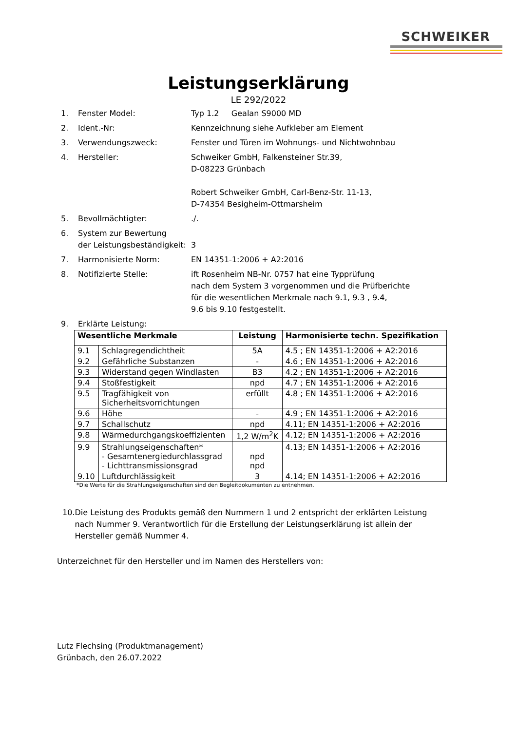SCHWEIKER
Leistungserklärung
LE 292/2022
1. Fenster Model: Typ 1.2 Gealan S9000 MD
2. Ident.-Nr: Kennzeichnung siehe Aufkleber am Element
3. Verwendungszweck: Fenster und Türen im Wohnungs- und Nichtwohnbau
4. Hersteller: Schweiker GmbH, Falkensteiner Str.39,
D-08223 Grünbach
Robert Schweiker GmbH, Carl-Benz-Str. 11-13,
D-74354 Besigheim-Ottmarsheim
5. Bevollmächtigter: ./.
6. System zur Bewertung
der Leistungsbeständigkeit:
3
7. Harmonisierte Norm: EN 14351-1:2006 + A2:2016
8. Notifizierte Stelle: ift Rosenheim NB-Nr. 0757 hat eine Typprüfung
nach dem System 3 vorgenommen und die Prüfberichte
für die wesentlichen Merkmale nach 9.1, 9.3 , 9.4,
9.6 bis 9.10 festgestellt.
9. Erklärte Leistung:
| Wesentliche Merkmale | | Leistung | Harmonisierte techn. Spezifikation |
| --- | --- | --- | --- |
| 9.1 | Schlagregendichtheit | 5A | 4.5 ; EN 14351-1:2006 + A2:2016 |
| 9.2 | Gefährliche Substanzen | - | 4.6 ; EN 14351-1:2006 + A2:2016 |
| 9.3 | Widerstand gegen Windlasten | B3 | 4.2 ; EN 14351-1:2006 + A2:2016 |
| 9.4 | Stoßfestigkeit | npd | 4.7 ; EN 14351-1:2006 + A2:2016 |
| 9.5 | Tragfähigkeit von Sicherheitsvorrichtungen | erfüllt | 4.8 ; EN 14351-1:2006 + A2:2016 |
| 9.6 | Höhe | - | 4.9 ; EN 14351-1:2006 + A2:2016 |
| 9.7 | Schallschutz | npd | 4.11; EN 14351-1:2006 + A2:2016 |
| 9.8 | Wärmedurchgangskoeffizienten | 1,2 W/m<sup>2</sup>K | 4.12; EN 14351-1:2006 + A2:2016 |
| 9.9 | Strahlungseigenschaften* - Gesamtenergiedurchlassgrad - Lichttransmissionsgrad | npd npd | 4.13; EN 14351-1:2006 + A2:2016 |
| 9.10 | Luftdurchlässigkeit | 3 | 4.14; EN 14351-1:2006 + A2:2016 |
*Die Werte für die Strahlungseigenschaften sind den Begleitdokumenten zu entnehmen.
10. Die Leistung des Produkts gemäß den Nummern 1 und 2 entspricht der erklärten Leistung nach Nummer 9. Verantwortlich für die Erstellung der Leistungserklärung ist allein der Hersteller gemäß Nummer 4.
Unterzeichnet für den Hersteller und im Namen des Herstellers von:
Lutz Flechsing (Produktmanagement)
Grünbach, den 26.07.2022